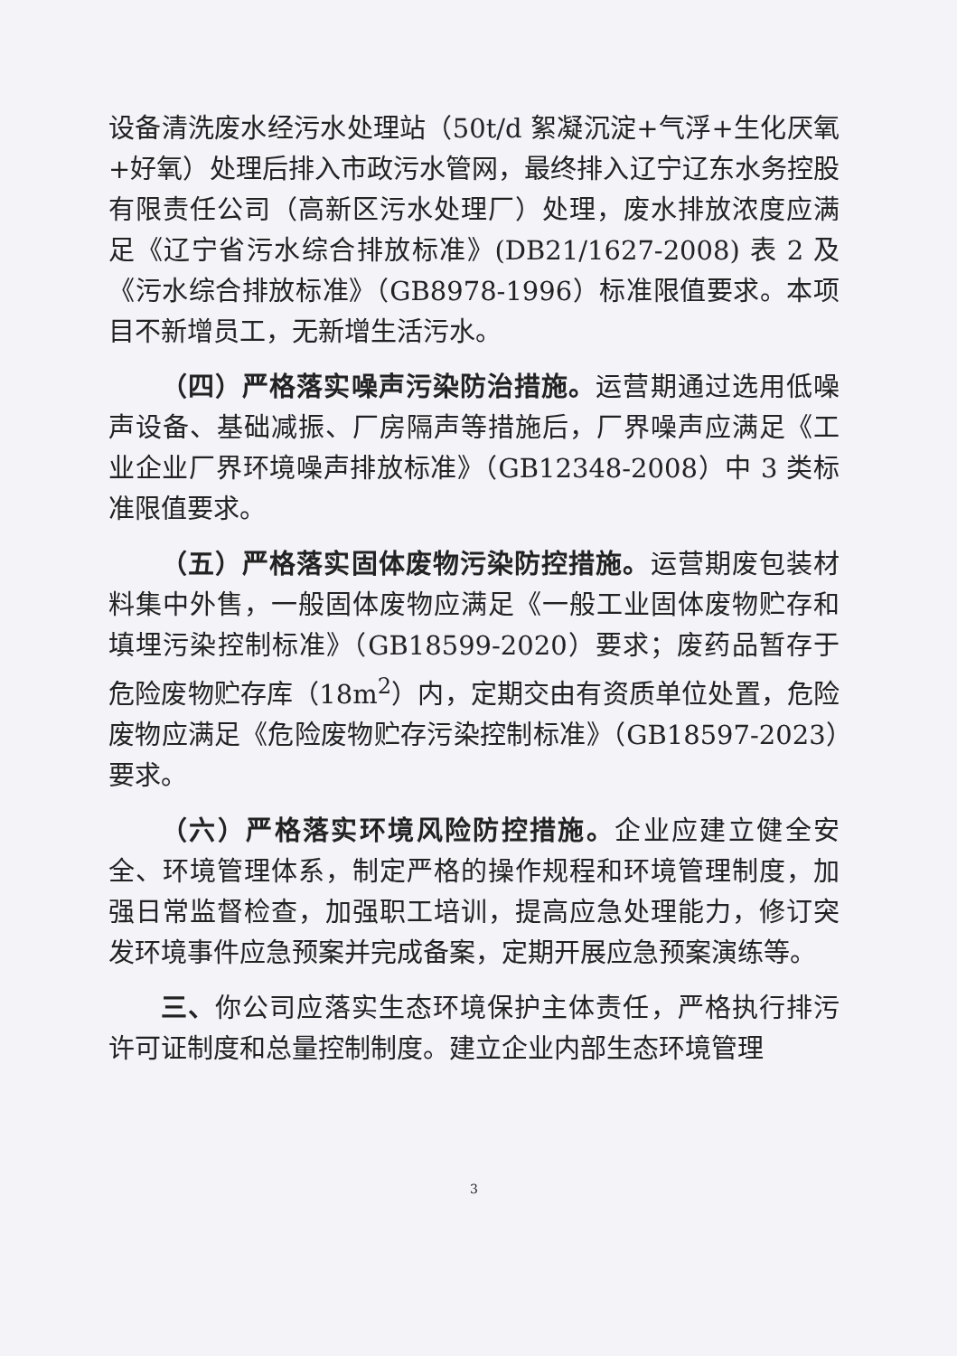设备清洗废水经污水处理站（50t/d 絮凝沉淀+气浮+生化厌氧+好氧）处理后排入市政污水管网，最终排入辽宁辽东水务控股有限责任公司（高新区污水处理厂）处理，废水排放浓度应满足《辽宁省污水综合排放标准》(DB21/1627-2008) 表 2 及《污水综合排放标准》（GB8978-1996）标准限值要求。本项目不新增员工，无新增生活污水。
（四）严格落实噪声污染防治措施。运营期通过选用低噪声设备、基础减振、厂房隔声等措施后，厂界噪声应满足《工业企业厂界环境噪声排放标准》（GB12348-2008）中 3 类标准限值要求。
（五）严格落实固体废物污染防控措施。运营期废包装材料集中外售，一般固体废物应满足《一般工业固体废物贮存和填埋污染控制标准》（GB18599-2020）要求；废药品暂存于危险废物贮存库（18m<sup>2</sup>）内，定期交由有资质单位处置，危险废物应满足《危险废物贮存污染控制标准》（GB18597-2023）要求。
（六）严格落实环境风险防控措施。企业应建立健全安全、环境管理体系，制定严格的操作规程和环境管理制度，加强日常监督检查，加强职工培训，提高应急处理能力，修订突发环境事件应急预案并完成备案，定期开展应急预案演练等。
三、你公司应落实生态环境保护主体责任，严格执行排污许可证制度和总量控制制度。建立企业内部生态环境管理
3